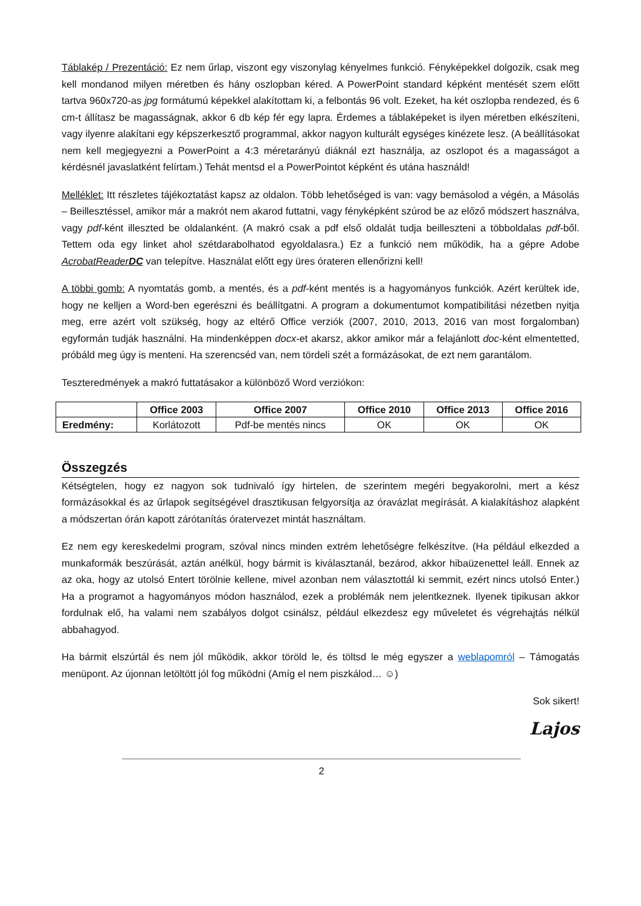Táblakép / Prezentáció: Ez nem űrlap, viszont egy viszonylag kényelmes funkció. Fényképekkel dolgozik, csak meg kell mondanod milyen méretben és hány oszlopban kéred. A PowerPoint standard képként mentését szem előtt tartva 960x720-as jpg formátumú képekkel alakítottam ki, a felbontás 96 volt. Ezeket, ha két oszlopba rendezed, és 6 cm-t állítasz be magasságnak, akkor 6 db kép fér egy lapra. Érdemes a táblaképeket is ilyen méretben elkészíteni, vagy ilyenre alakítani egy képszerkesztő programmal, akkor nagyon kulturált egységes kinézete lesz. (A beállításokat nem kell megjegyezni a PowerPoint a 4:3 méretarányú diáknál ezt használja, az oszlopot és a magasságot a kérdésnél javaslatként felírtam.) Tehát mentsd el a PowerPointot képként és utána használd!
Melléklet: Itt részletes tájékoztatást kapsz az oldalon. Több lehetőséged is van: vagy bemásolod a végén, a Másolás – Beillesztéssel, amikor már a makrót nem akarod futtatni, vagy fényképként szúrod be az előző módszert használva, vagy pdf-ként illeszted be oldalanként. (A makró csak a pdf első oldalát tudja beilleszteni a többoldalas pdf-ből. Tettem oda egy linket ahol szétdarabolhatod egyoldalasra.) Ez a funkció nem működik, ha a gépre Adobe AcrobatReaderDC van telepítve. Használat előtt egy üres órateren ellenőrizni kell!
A többi gomb: A nyomtatás gomb, a mentés, és a pdf-ként mentés is a hagyományos funkciók. Azért kerültek ide, hogy ne kelljen a Word-ben egerészni és beállítgatni. A program a dokumentumot kompatibilitási nézetben nyitja meg, erre azért volt szükség, hogy az eltérő Office verziók (2007, 2010, 2013, 2016 van most forgalomban) egyformán tudják használni. Ha mindenképpen docx-et akarsz, akkor amikor már a felajánlott doc-ként elmentetted, próbáld meg úgy is menteni. Ha szerencséd van, nem tördeli szét a formázásokat, de ezt nem garantálom.
Teszteredmények a makró futtatásakor a különböző Word verziókon:
| | Office 2003 | Office 2007 | Office 2010 | Office 2013 | Office 2016 |
| --- | --- | --- | --- | --- | --- |
| Eredmény: | Korlátozott | Pdf-be mentés nincs | OK | OK | OK |
Összegzés
Kétségtelen, hogy ez nagyon sok tudnivaló így hirtelen, de szerintem megéri begyakorolni, mert a kész formázásokkal és az űrlapok segítségével drasztikusan felgyorsítja az óravázlat megírását. A kialakításhoz alapként a módszertan órán kapott zárótanítás óratervezet mintát használtam.
Ez nem egy kereskedelmi program, szóval nincs minden extrém lehetőségre felkészítve. (Ha például elkezded a munkaformák beszúrását, aztán anélkül, hogy bármit is kiválasztanál, bezárod, akkor hibaüzenettel leáll. Ennek az az oka, hogy az utolsó Entert törölnie kellene, mivel azonban nem választottál ki semmit, ezért nincs utolsó Enter.) Ha a programot a hagyományos módon használod, ezek a problémák nem jelentkeznek. Ilyenek tipikusan akkor fordulnak elő, ha valami nem szabályos dolgot csinálsz, például elkezdesz egy műveletet és végrehajtás nélkül abbahagyod.
Ha bármit elszúrtál és nem jól működik, akkor töröld le, és töltsd le még egyszer a weblapomról – Támogatás menüpont. Az újonnan letöltött jól fog működni (Amíg el nem piszkálod… ☺)
Sok sikert!
Lajos
2